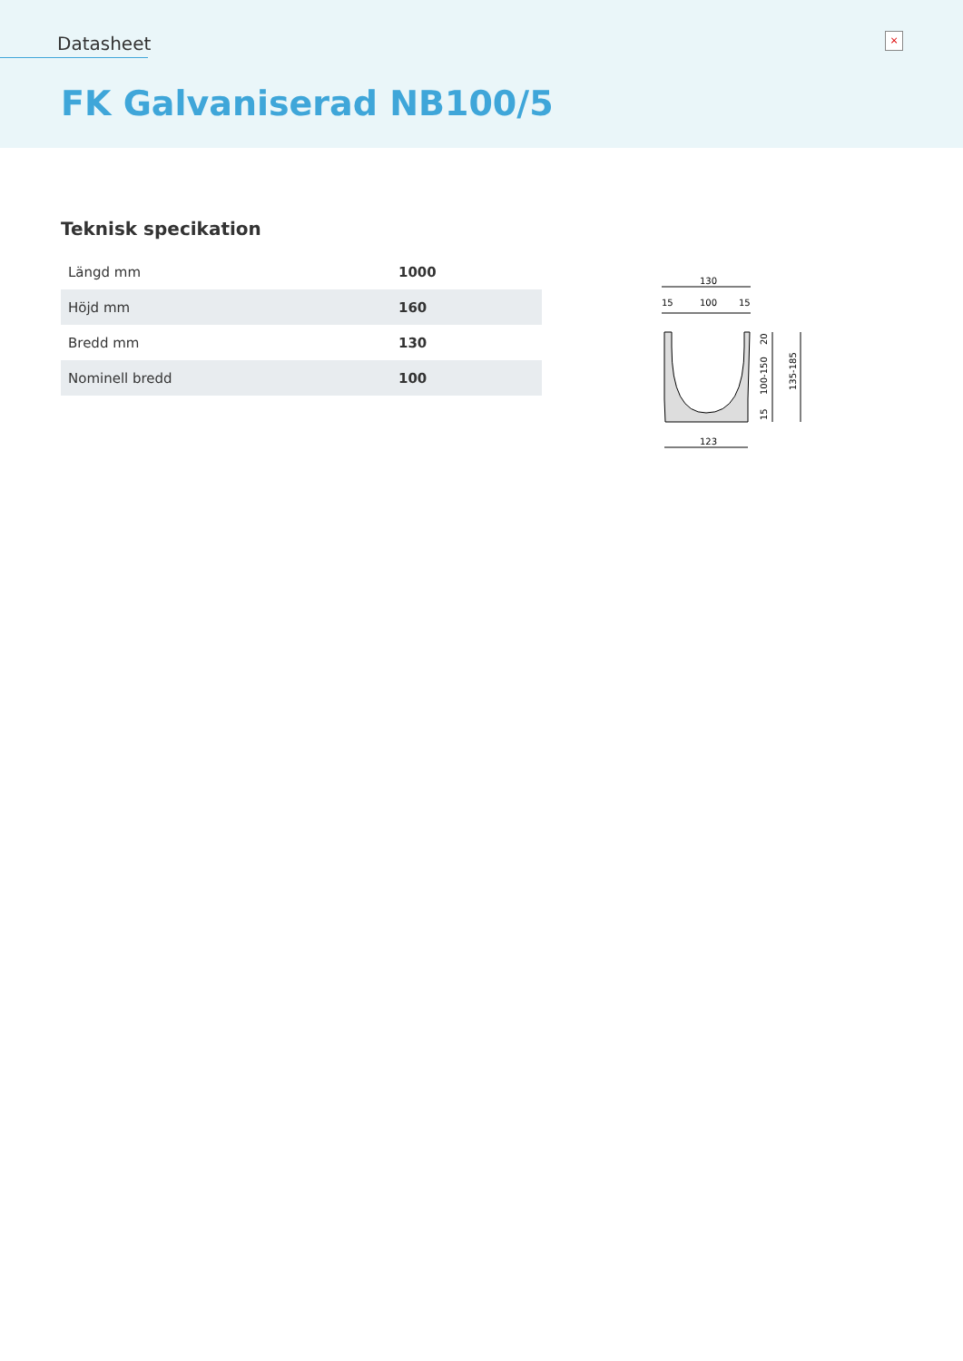Datasheet ×
FK Galvaniserad NB100/5
Teknisk specikation
| Längd mm | 1000 |
| Höjd mm | 160 |
| Bredd mm | 130 |
| Nominell bredd | 100 |
130
15
100
15
20
100-150
15
135-185
123